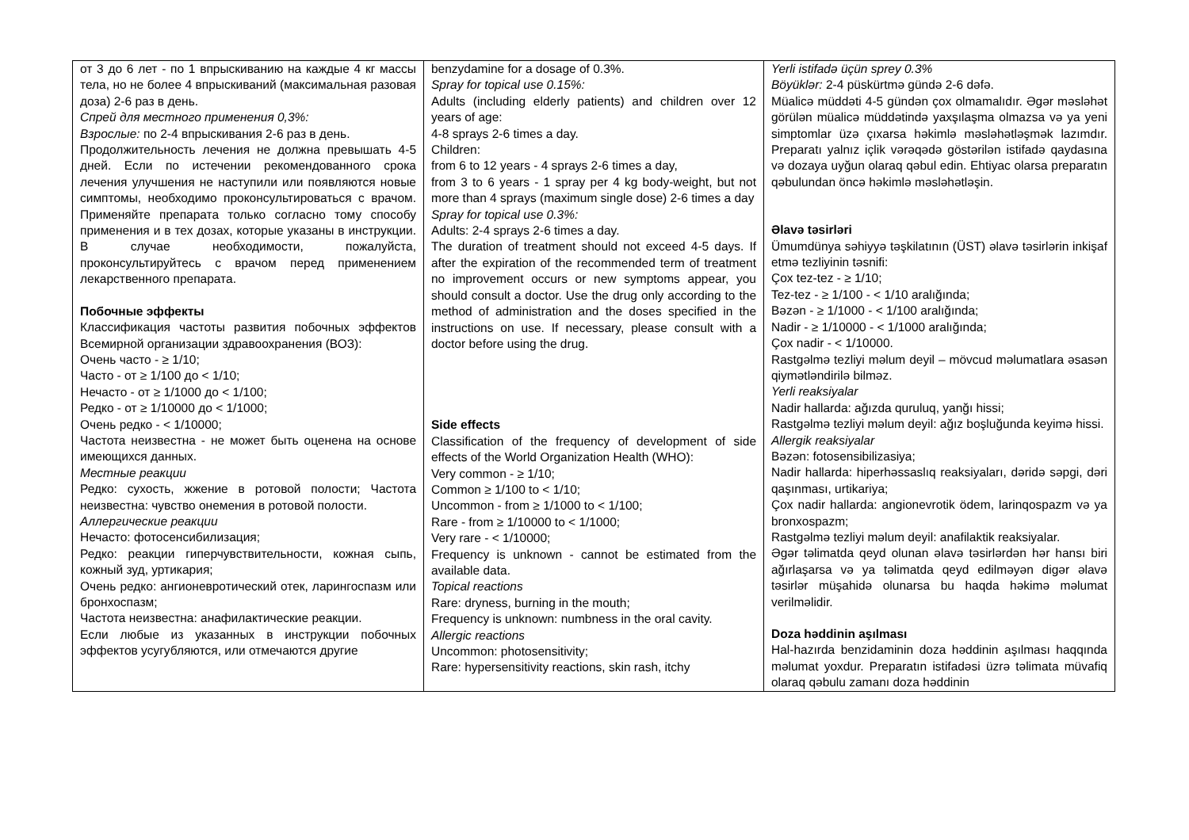| от 3 до 6 лет - по 1 впрыскиванию на каждые 4 кг массы тела, но не более 4 впрыскиваний (максимальная разовая доза) 2-6 раз в день. Спрей для местного применения 0,3%: Взрослые: по 2-4 впрыскивания 2-6 раз в день. Продолжительность лечения не должна превышать 4-5 дней. Если по истечении рекомендованного срока лечения улучшения не наступили или появляются новые симптомы, необходимо проконсультироваться с врачом. Применяйте препарата только согласно тому способу применения и в тех дозах, которые указаны в инструкции. В случае необходимости, пожалуйста, проконсультируйтесь с врачом перед применением лекарственного препарата. Побочные эффекты Классификация частоты развития побочных эффектов Всемирной организации здравоохранения (ВОЗ): Очень часто - ≥ 1/10; Часто - от ≥ 1/100 до < 1/10; Нечасто - от ≥ 1/1000 до < 1/100; Редко - от ≥ 1/10000 до < 1/1000; Очень редко - < 1/10000; Частота неизвестна - не может быть оценена на основе имеющихся данных. Местные реакции Редко: сухость, жжение в ротовой полости; Частота неизвестна: чувство онемения в ротовой полости. Аллергические реакции Нечасто: фотосенсибилизация; Редко: реакции гиперчувствительности, кожная сыпь, кожный зуд, уртикария; Очень редко: ангионевротический отек, ларингоспазм или бронхоспазм; Частота неизвестна: анафилактические реакции. Если любые из указанных в инструкции побочных эффектов усугубляются, или отмечаются другие | benzydamine for a dosage of 0.3%. Spray for topical use 0.15%: Adults (including elderly patients) and children over 12 years of age: 4-8 sprays 2-6 times a day. Children: from 6 to 12 years - 4 sprays 2-6 times a day, from 3 to 6 years - 1 spray per 4 kg body-weight, but not more than 4 sprays (maximum single dose) 2-6 times a day Spray for topical use 0.3%: Adults: 2-4 sprays 2-6 times a day. The duration of treatment should not exceed 4-5 days. If after the expiration of the recommended term of treatment no improvement occurs or new symptoms appear, you should consult a doctor. Use the drug only according to the method of administration and the doses specified in the instructions on use. If necessary, please consult with a doctor before using the drug. Side effects Classification of the frequency of development of side effects of the World Organization Health (WHO): Very common - ≥ 1/10; Common ≥ 1/100 to < 1/10; Uncommon - from ≥ 1/1000 to < 1/100; Rare - from ≥ 1/10000 to < 1/1000; Very rare - < 1/10000; Frequency is unknown - cannot be estimated from the available data. Topical reactions Rare: dryness, burning in the mouth; Frequency is unknown: numbness in the oral cavity. Allergic reactions Uncommon: photosensitivity; Rare: hypersensitivity reactions, skin rash, itchy | Yerli istifadə üçün sprey 0.3% Böyüklər: 2-4 püskürtmə gündə 2-6 dəfə. Müalicə müddəti 4-5 gündən çox olmamalıdır. Əgər məsləhət görülən müalicə müddətində yaxşılaşma olmazsa və ya yeni simptomlar üzə çıxarsa həkimlə məsləhətləşmək lazımdır. Preparatı yalnız içlik vərəqədə göstərilən istifadə qaydasına və dozaya uyğun olaraq qəbul edin. Ehtiyac olarsa preparatın qəbulundan öncə həkimlə məsləhətləşin. Əlavə təsirləri Ümumdünya səhiyyə təşkilatının (ÜST) əlavə təsirlərin inkişaf etmə tezliyinin təsnifi: Çox tez-tez - ≥ 1/10; Tez-tez - ≥ 1/100 - < 1/10 aralığında; Bəzən - ≥ 1/1000 - < 1/100 aralığında; Nadir - ≥ 1/10000 - < 1/1000 aralığında; Çox nadir - < 1/10000. Rastgəlmə tezliyi məlum deyil – mövcud məlumatlara əsasən qiymətləndirilə bilməz. Yerli reaksiyalar Nadir hallarda: ağızda quruluq, yanğı hissi; Rastgəlmə tezliyi məlum deyil: ağız boşluğunda keyimə hissi. Allergik reaksiyalar Bəzən: fotosensibilizasiya; Nadir hallarda: hiperhəssaslıq reaksiyaları, dəridə səpgi, dəri qaşınması, urtikariya; Çox nadir hallarda: angionevrotik ödem, larinqospazm və ya bronxospazm; Rastgəlmə tezliyi məlum deyil: anafilaktik reaksiyalar. Əgər təlimatda qeyd olunan əlavə təsirlərdən hər hansı biri ağırlaşarsa və ya təlimatda qeyd edilməyən digər əlavə təsirlər müşahidə olunarsa bu haqda həkimə məlumat verilməlidir. Doza həddinin aşılması Hal-hazırda benzidaminin doza həddinin aşılması haqqında məlumat yoxdur. Preparatın istifadəsi üzrə təlimata müvafiq olaraq qəbulu zamanı doza həddinin |